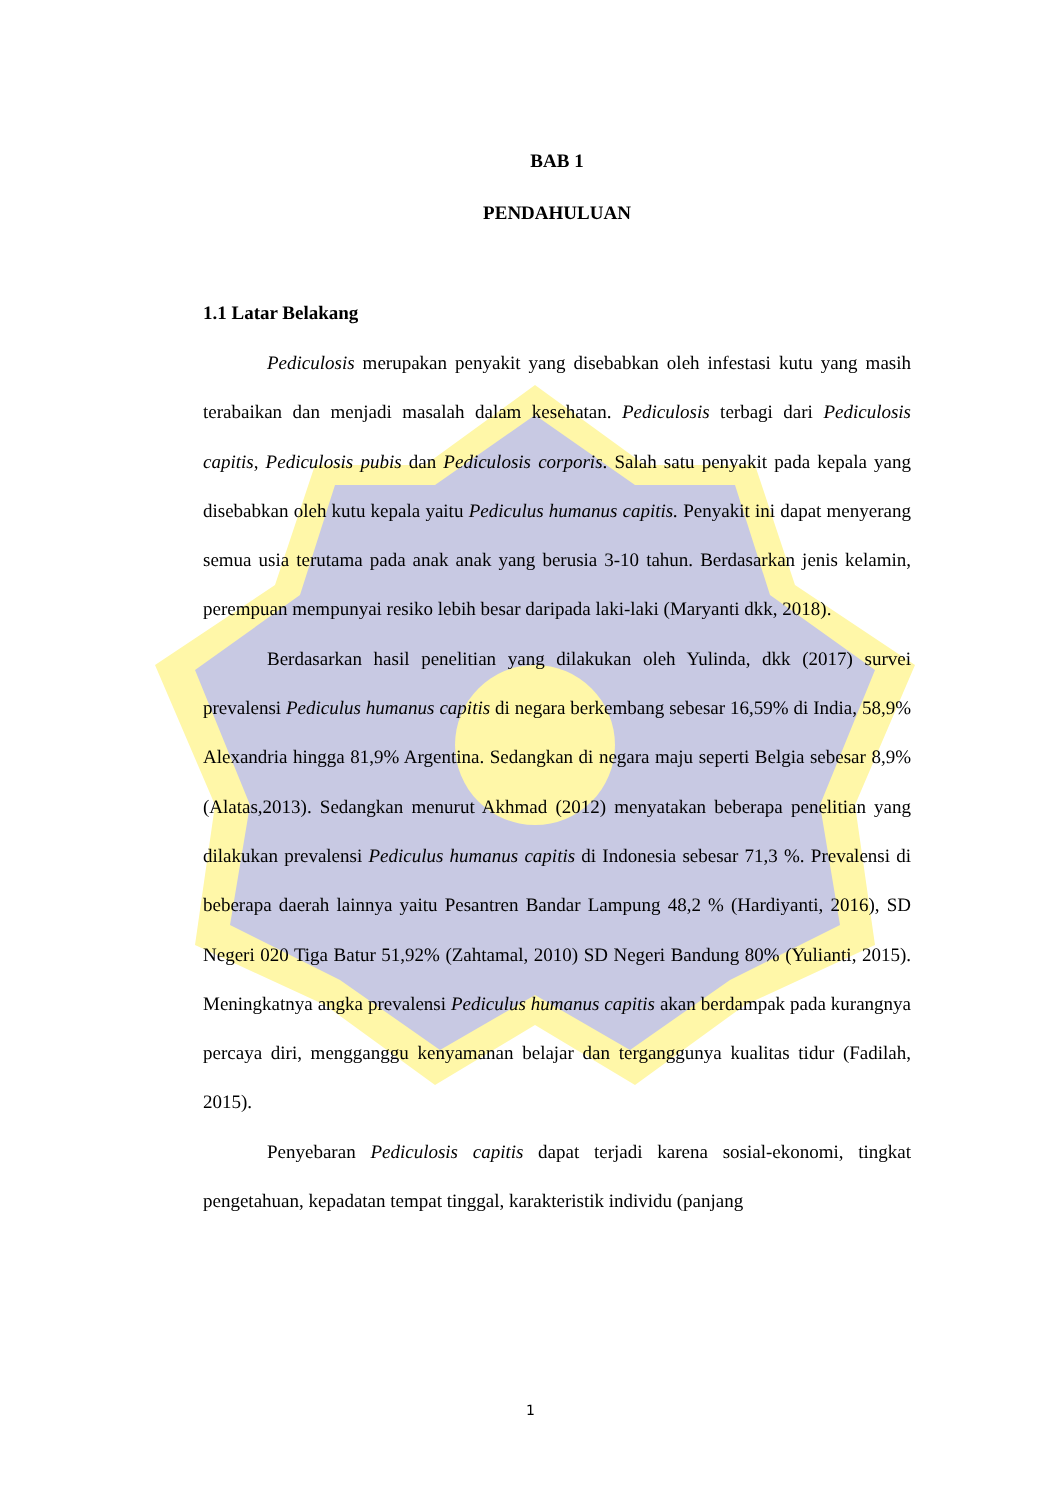BAB 1
PENDAHULUAN
1.1 Latar Belakang
Pediculosis merupakan penyakit yang disebabkan oleh infestasi kutu yang masih terabaikan dan menjadi masalah dalam kesehatan. Pediculosis terbagi dari Pediculosis capitis, Pediculosis pubis dan Pediculosis corporis. Salah satu penyakit pada kepala yang disebabkan oleh kutu kepala yaitu Pediculus humanus capitis. Penyakit ini dapat menyerang semua usia terutama pada anak anak yang berusia 3-10 tahun. Berdasarkan jenis kelamin, perempuan mempunyai resiko lebih besar daripada laki-laki (Maryanti dkk, 2018).
Berdasarkan hasil penelitian yang dilakukan oleh Yulinda, dkk (2017) survei prevalensi Pediculus humanus capitis di negara berkembang sebesar 16,59% di India, 58,9% Alexandria hingga 81,9% Argentina. Sedangkan di negara maju seperti Belgia sebesar 8,9% (Alatas,2013). Sedangkan menurut Akhmad (2012) menyatakan beberapa penelitian yang dilakukan prevalensi Pediculus humanus capitis di Indonesia sebesar 71,3 %. Prevalensi di beberapa daerah lainnya yaitu Pesantren Bandar Lampung 48,2 % (Hardiyanti, 2016), SD Negeri 020 Tiga Batur 51,92% (Zahtamal, 2010) SD Negeri Bandung 80% (Yulianti, 2015). Meningkatnya angka prevalensi Pediculus humanus capitis akan berdampak pada kurangnya percaya diri, mengganggu kenyamanan belajar dan terganggunya kualitas tidur (Fadilah, 2015).
Penyebaran Pediculosis capitis dapat terjadi karena sosial-ekonomi, tingkat pengetahuan, kepadatan tempat tinggal, karakteristik individu (panjang
1